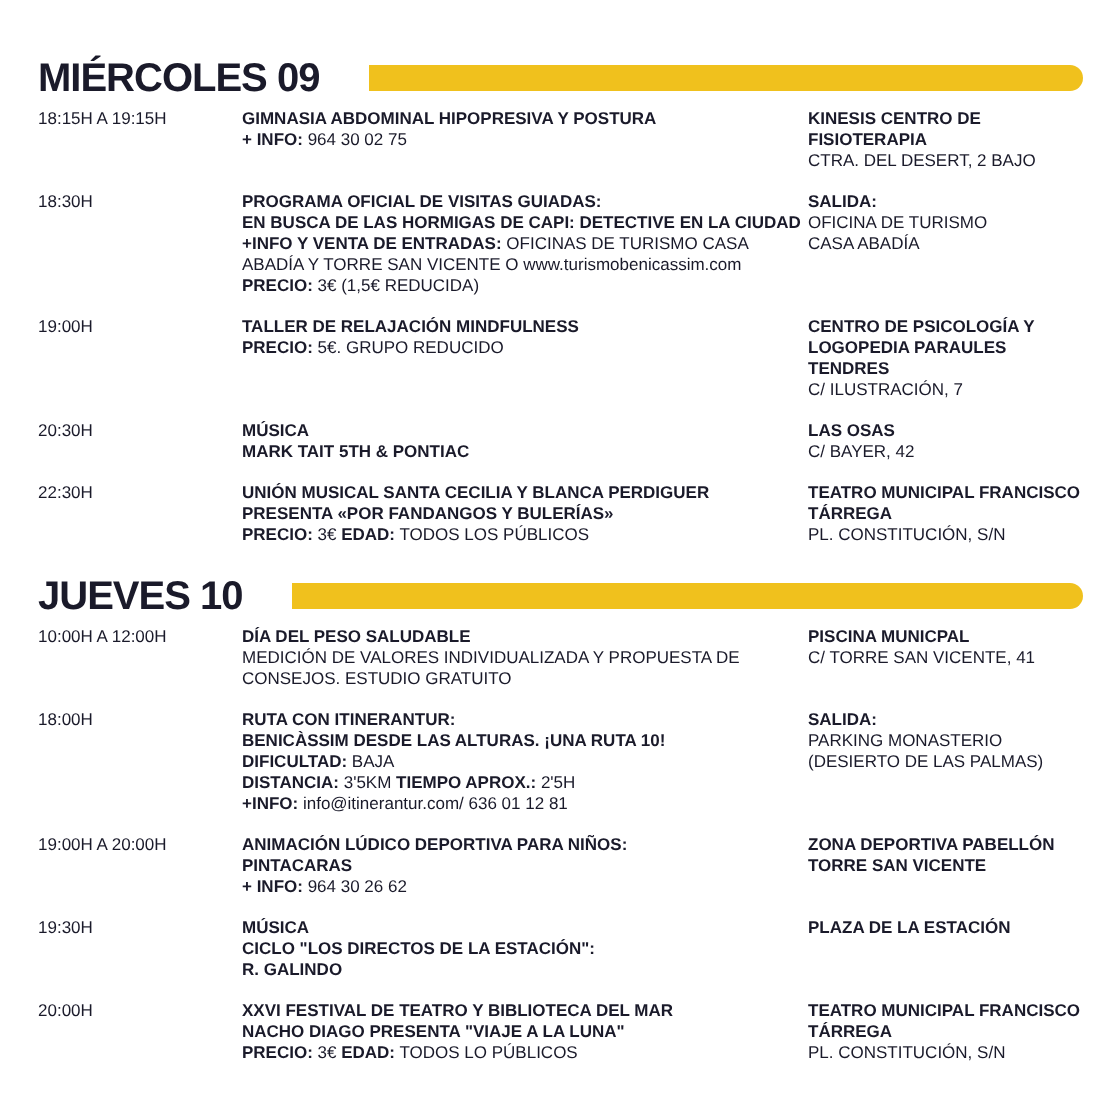MIÉRCOLES 09
| 18:15H A 19:15H | GIMNASIA ABDOMINAL HIPOPRESIVA Y POSTURA + INFO: 964 30 02 75 | KINESIS CENTRO DE FISIOTERAPIA CTRA. DEL DESERT, 2 BAJO |
| 18:30H | PROGRAMA OFICIAL DE VISITAS GUIADAS: EN BUSCA DE LAS HORMIGAS DE CAPI: DETECTIVE EN LA CIUDAD +INFO Y VENTA DE ENTRADAS: OFICINAS DE TURISMO CASA ABADÍA Y TORRE SAN VICENTE O www.turismobenicassim.com PRECIO: 3€ (1,5€ REDUCIDA) | SALIDA: OFICINA DE TURISMO CASA ABADÍA |
| 19:00H | TALLER DE RELAJACIÓN MINDFULNESS PRECIO: 5€. GRUPO REDUCIDO | CENTRO DE PSICOLOGÍA Y LOGOPEDIA PARAULES TENDRES C/ ILUSTRACIÓN, 7 |
| 20:30H | MÚSICA MARK TAIT 5TH & PONTIAC | LAS OSAS C/ BAYER, 42 |
| 22:30H | UNIÓN MUSICAL SANTA CECILIA Y BLANCA PERDIGUER PRESENTA «POR FANDANGOS Y BULERÍAS» PRECIO: 3€ EDAD: TODOS LOS PÚBLICOS | TEATRO MUNICIPAL FRANCISCO TÁRREGA PL. CONSTITUCIÓN, S/N |
JUEVES 10
| 10:00H A 12:00H | DÍA DEL PESO SALUDABLE MEDICIÓN DE VALORES INDIVIDUALIZADA Y PROPUESTA DE CONSEJOS. ESTUDIO GRATUITO | PISCINA MUNICPAL C/ TORRE SAN VICENTE, 41 |
| 18:00H | RUTA CON ITINERANTUR: BENICÀSSIM DESDE LAS ALTURAS. ¡UNA RUTA 10! DIFICULTAD: BAJA DISTANCIA: 3'5KM TIEMPO APROX.: 2'5H +INFO: info@itinerantur.com/ 636 01 12 81 | SALIDA: PARKING MONASTERIO (DESIERTO DE LAS PALMAS) |
| 19:00H A 20:00H | ANIMACIÓN LÚDICO DEPORTIVA PARA NIÑOS: PINTACARAS + INFO: 964 30 26 62 | ZONA DEPORTIVA PABELLÓN TORRE SAN VICENTE |
| 19:30H | MÚSICA CICLO "LOS DIRECTOS DE LA ESTACIÓN": R. GALINDO | PLAZA DE LA ESTACIÓN |
| 20:00H | XXVI FESTIVAL DE TEATRO Y BIBLIOTECA DEL MAR NACHO DIAGO PRESENTA "VIAJE A LA LUNA" PRECIO: 3€ EDAD: TODOS LO PÚBLICOS | TEATRO MUNICIPAL FRANCISCO TÁRREGA PL. CONSTITUCIÓN, S/N |